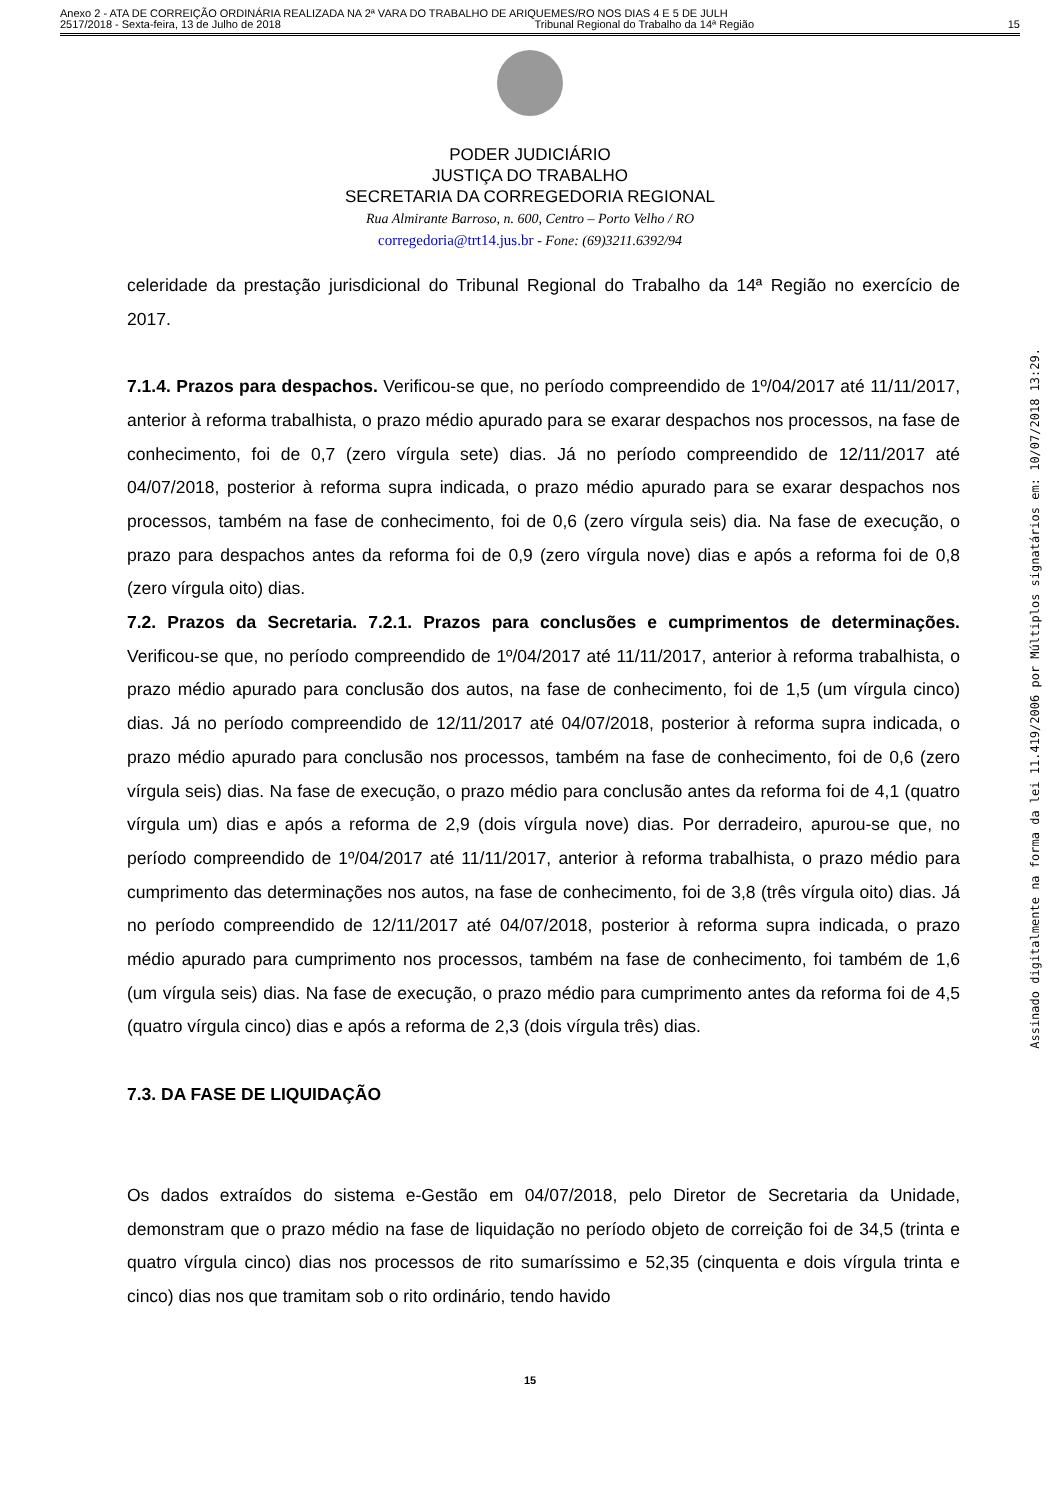Anexo 2 - ATA DE CORREIÇÃO ORDINÁRIA REALIZADA NA 2ª VARA DO TRABALHO DE ARIQUEMES/RO NOS DIAS 4 E 5 DE JULH
2517/2018 - Sexta-feira, 13 de Julho de 2018 Tribunal Regional do Trabalho da 14ª Região 15
PODER JUDICIÁRIO
JUSTIÇA DO TRABALHO
SECRETARIA DA CORREGEDORIA REGIONAL
Rua Almirante Barroso, n. 600, Centro – Porto Velho / RO
corregedoria@trt14.jus.br - Fone: (69)3211.6392/94
celeridade da prestação jurisdicional do Tribunal Regional do Trabalho da 14ª Região no exercício de 2017.
7.1.4. Prazos para despachos. Verificou-se que, no período compreendido de 1º/04/2017 até 11/11/2017, anterior à reforma trabalhista, o prazo médio apurado para se exarar despachos nos processos, na fase de conhecimento, foi de 0,7 (zero vírgula sete) dias. Já no período compreendido de 12/11/2017 até 04/07/2018, posterior à reforma supra indicada, o prazo médio apurado para se exarar despachos nos processos, também na fase de conhecimento, foi de 0,6 (zero vírgula seis) dia. Na fase de execução, o prazo para despachos antes da reforma foi de 0,9 (zero vírgula nove) dias e após a reforma foi de 0,8 (zero vírgula oito) dias.
7.2. Prazos da Secretaria. 7.2.1. Prazos para conclusões e cumprimentos de determinações. Verificou-se que, no período compreendido de 1º/04/2017 até 11/11/2017, anterior à reforma trabalhista, o prazo médio apurado para conclusão dos autos, na fase de conhecimento, foi de 1,5 (um vírgula cinco) dias. Já no período compreendido de 12/11/2017 até 04/07/2018, posterior à reforma supra indicada, o prazo médio apurado para conclusão nos processos, também na fase de conhecimento, foi de 0,6 (zero vírgula seis) dias. Na fase de execução, o prazo médio para conclusão antes da reforma foi de 4,1 (quatro vírgula um) dias e após a reforma de 2,9 (dois vírgula nove) dias. Por derradeiro, apurou-se que, no período compreendido de 1º/04/2017 até 11/11/2017, anterior à reforma trabalhista, o prazo médio para cumprimento das determinações nos autos, na fase de conhecimento, foi de 3,8 (três vírgula oito) dias. Já no período compreendido de 12/11/2017 até 04/07/2018, posterior à reforma supra indicada, o prazo médio apurado para cumprimento nos processos, também na fase de conhecimento, foi também de 1,6 (um vírgula seis) dias. Na fase de execução, o prazo médio para cumprimento antes da reforma foi de 4,5 (quatro vírgula cinco) dias e após a reforma de 2,3 (dois vírgula três) dias.
7.3. DA FASE DE LIQUIDAÇÃO
Os dados extraídos do sistema e-Gestão em 04/07/2018, pelo Diretor de Secretaria da Unidade, demonstram que o prazo médio na fase de liquidação no período objeto de correição foi de 34,5 (trinta e quatro vírgula cinco) dias nos processos de rito sumaríssimo e 52,35 (cinquenta e dois vírgula trinta e cinco) dias nos que tramitam sob o rito ordinário, tendo havido
15
Assinado digitalmente na forma da lei 11.419/2006 por Múltiplos signatários em: 10/07/2018 13:29.